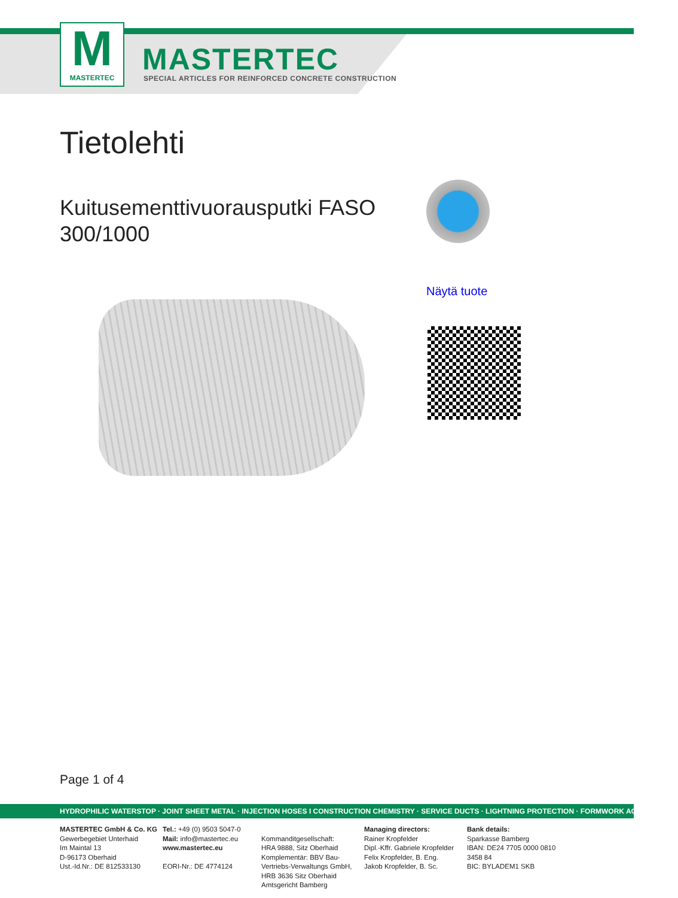M
MASTERTEC
MASTERTEC
SPECIAL ARTICLES FOR REINFORCED CONCRETE CONSTRUCTION
Tietolehti
Kuitusementtivuorausputki FASO 300/1000
Näytä tuote
Page 1 of 4
HYDROPHILIC WATERSTOP · JOINT SHEET METAL · INJECTION HOSES I CONSTRUCTION CHEMISTRY · SERVICE DUCTS · LIGHTNING PROTECTION · FORMWORK ACCESSORIES
MASTERTEC GmbH & Co. KG
Gewerbegebiet Unterhaid
Im Maintal 13
D-96173 Oberhaid
Ust.-Id.Nr.: DE 812533130
Tel.: +49 (0) 9503 5047-0
Mail: info@mastertec.eu
www.mastertec.eu
EORI-Nr.: DE 4774124
Kommanditgesellschaft:
HRA 9888, Sitz Oberhaid
Komplementär: BBV Bau-
Vertriebs-Verwaltungs GmbH,
HRB 3636 Sitz Oberhaid
Amtsgericht Bamberg
Managing directors:
Rainer Kropfelder
Dipl.-Kffr. Gabriele Kropfelder
Felix Kropfelder, B. Eng.
Jakob Kropfelder, B. Sc.
Bank details:
Sparkasse Bamberg
IBAN: DE24 7705 0000 0810 3458 84
BIC: BYLADEM1 SKB